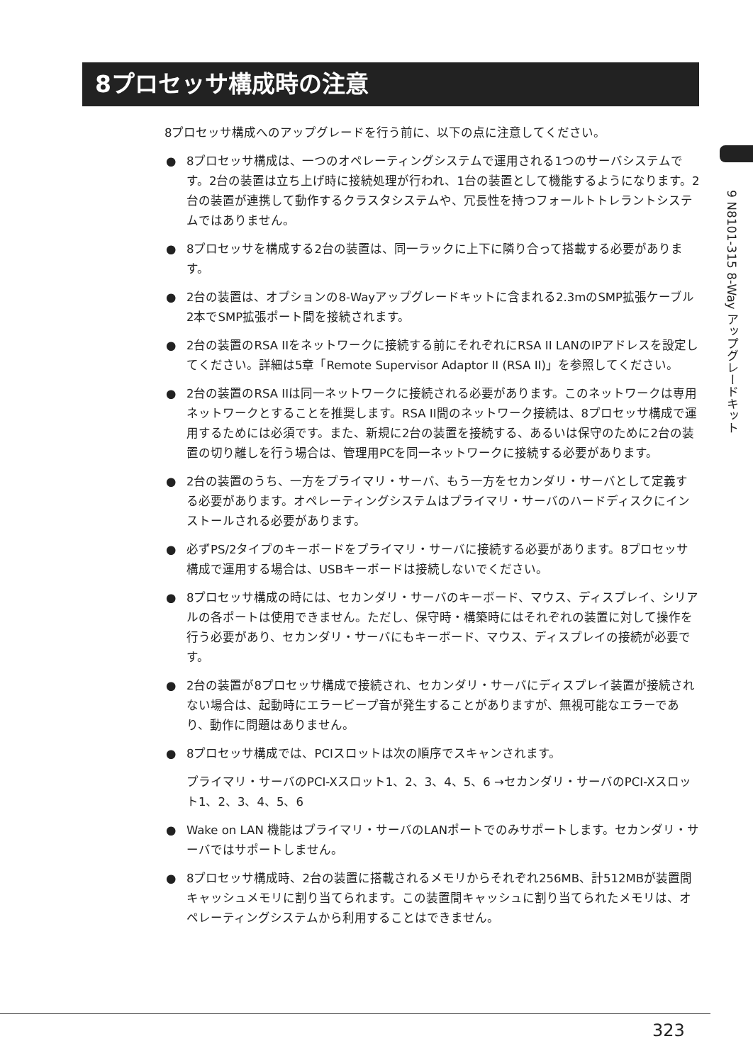8プロセッサ構成時の注意
9 N8101-315 8-Way アップグレードキット
8プロセッサ構成へのアップグレードを行う前に、以下の点に注意してください。
● 8プロセッサ構成は、一つのオペレーティングシステムで運用される1つのサーバシステムです。2台の装置は立ち上げ時に接続処理が行われ、1台の装置として機能するようになります。2台の装置が連携して動作するクラスタシステムや、冗長性を持つフォールトトレラントシステムではありません。
● 8プロセッサを構成する2台の装置は、同一ラックに上下に隣り合って搭載する必要があります。
● 2台の装置は、オプションの8-Wayアップグレードキットに含まれる2.3mのSMP拡張ケーブル2本でSMP拡張ポート間を接続されます。
● 2台の装置のRSA IIをネットワークに接続する前にそれぞれにRSA II LANのIPアドレスを設定してください。詳細は5章「Remote Supervisor Adaptor II (RSA II)」を参照してください。
● 2台の装置のRSA IIは同一ネットワークに接続される必要があります。このネットワークは専用ネットワークとすることを推奨します。RSA II間のネットワーク接続は、8プロセッサ構成で運用するためには必須です。また、新規に2台の装置を接続する、あるいは保守のために2台の装置の切り離しを行う場合は、管理用PCを同一ネットワークに接続する必要があります。
● 2台の装置のうち、一方をプライマリ・サーバ、もう一方をセカンダリ・サーバとして定義する必要があります。オペレーティングシステムはプライマリ・サーバのハードディスクにインストールされる必要があります。
● 必ずPS/2タイプのキーボードをプライマリ・サーバに接続する必要があります。8プロセッサ構成で運用する場合は、USBキーボードは接続しないでください。
● 8プロセッサ構成の時には、セカンダリ・サーバのキーボード、マウス、ディスプレイ、シリアルの各ポートは使用できません。ただし、保守時・構築時にはそれぞれの装置に対して操作を行う必要があり、セカンダリ・サーバにもキーボード、マウス、ディスプレイの接続が必要です。
● 2台の装置が8プロセッサ構成で接続され、セカンダリ・サーバにディスプレイ装置が接続されない場合は、起動時にエラービープ音が発生することがありますが、無視可能なエラーであり、動作に問題はありません。
● 8プロセッサ構成では、PCIスロットは次の順序でスキャンされます。
プライマリ・サーバのPCI-Xスロット1、2、3、4、5、6 →セカンダリ・サーバのPCI-Xスロット1、2、3、4、5、6
● Wake on LAN 機能はプライマリ・サーバのLANポートでのみサポートします。セカンダリ・サーバではサポートしません。
● 8プロセッサ構成時、2台の装置に搭載されるメモリからそれぞれ256MB、計512MBが装置間キャッシュメモリに割り当てられます。この装置間キャッシュに割り当てられたメモリは、オペレーティングシステムから利用することはできません。
323